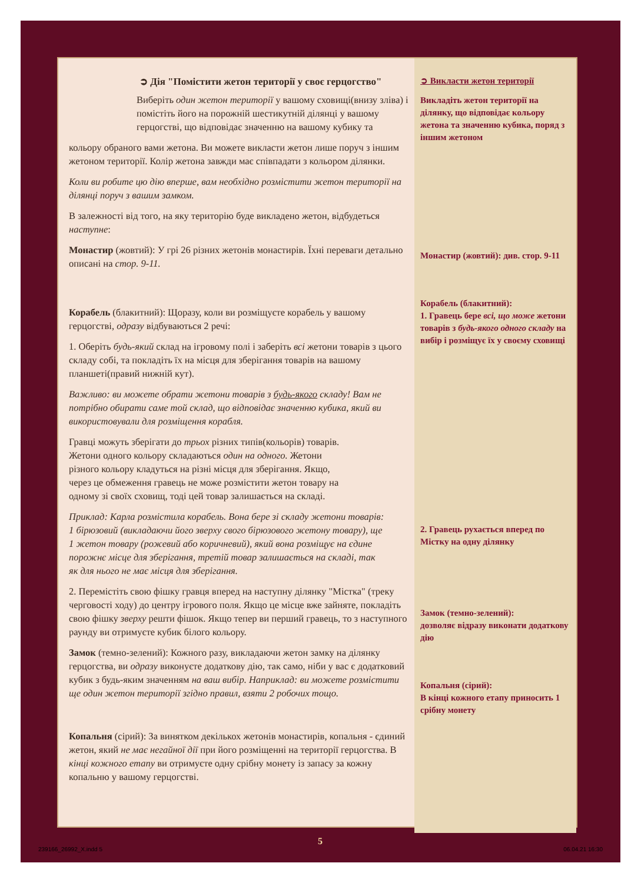➲ Дія "Помістити жетон території у своє герцогство"
Виберіть один жетон території у вашому сховищі(внизу зліва) і помістіть його на порожній шестикутній ділянці у вашому герцогстві, що відповідає значенню на вашому кубику та
кольору обраного вами жетона. Ви можете викласти жетон лише поруч з іншим жетоном території. Колір жетона завжди має співпадати з кольором ділянки.
Коли ви робите цю дію вперше, вам необхідно розмістити жетон території на ділянці поруч з вашим замком.
В залежності від того, на яку територію буде викладено жетон, відбудеться наступне:
Монастир (жовтий): У грі 26 різних жетонів монастирів. Їхні переваги детально описані на стор. 9-11.
Корабель (блакитний): Щоразу, коли ви розміщуєте корабель у вашому герцогстві, одразу відбуваються 2 речі:
1. Оберіть будь-який склад на ігровому полі і заберіть всі жетони товарів з цього складу собі, та покладіть їх на місця для зберігання товарів на вашому планшеті(правий нижній кут).
Важливо: ви можете обрати жетони товарів з будь-якого складу! Вам не потрібно обирати саме той склад, що відповідає значенню кубика, який ви використовували для розміщення корабля.
Гравці можуть зберігати до трьох різних типів(кольорів) товарів. Жетони одного кольору складаються один на одного. Жетони різного кольору кладуться на різні місця для зберігання. Якщо, через це обмеження гравець не може розмістити жетон товару на одному зі своїх сховищ, тоді цей товар залишається на складі.
Приклад: Карла розмістила корабель. Вона бере зі складу жетони товарів: 1 бірюзовий (викладаючи його зверху свого бірюзового жетону товару), ще 1 жетон товару (рожевий або коричневий), який вона розміщує на єдине порожнє місце для зберігання, третій товар залишається на складі, так як для нього не має місця для зберігання.
2. Перемістіть свою фішку гравця вперед на наступну ділянку "Містка" (треку черговості ходу) до центру ігрового поля. Якщо це місце вже зайняте, покладіть свою фішку зверху решти фішок. Якщо тепер ви перший гравець, то з наступного раунду ви отримуєте кубик білого кольору.
Замок (темно-зелений): Кожного разу, викладаючи жетон замку на ділянку герцогства, ви одразу виконуєте додаткову дію, так само, ніби у вас є додатковий кубик з будь-яким значенням на ваш вибір. Наприклад: ви можете розмістити ще один жетон території згідно правил, взяти 2 робочих тощо.
Копальня (сірий): За винятком декількох жетонів монастирів, копальня - єдиний жетон, який не має негайної дії при його розміщенні на території герцогства. В кінці кожного етапу ви отримуєте одну срібну монету із запасу за кожну копальню у вашому герцогстві.
➲ Викласти жетон території
Викладіть жетон території на ділянку, що відповідає кольору жетона та значенню кубика, поряд з іншим жетоном
Монастир (жовтий): див. стор. 9-11
Корабель (блакитний):
1. Гравець бере всі, що може жетони товарів з будь-якого одного складу на вибір і розміщує їх у своєму сховищі
2. Гравець рухається вперед по Містку на одну ділянку
Замок (темно-зелений):
дозволяє відразу виконати додаткову дію
Копальня (сірий):
В кінці кожного етапу приносить 1 срібну монету
5
239166_26992_X.indd 5 06.04.21 16:30